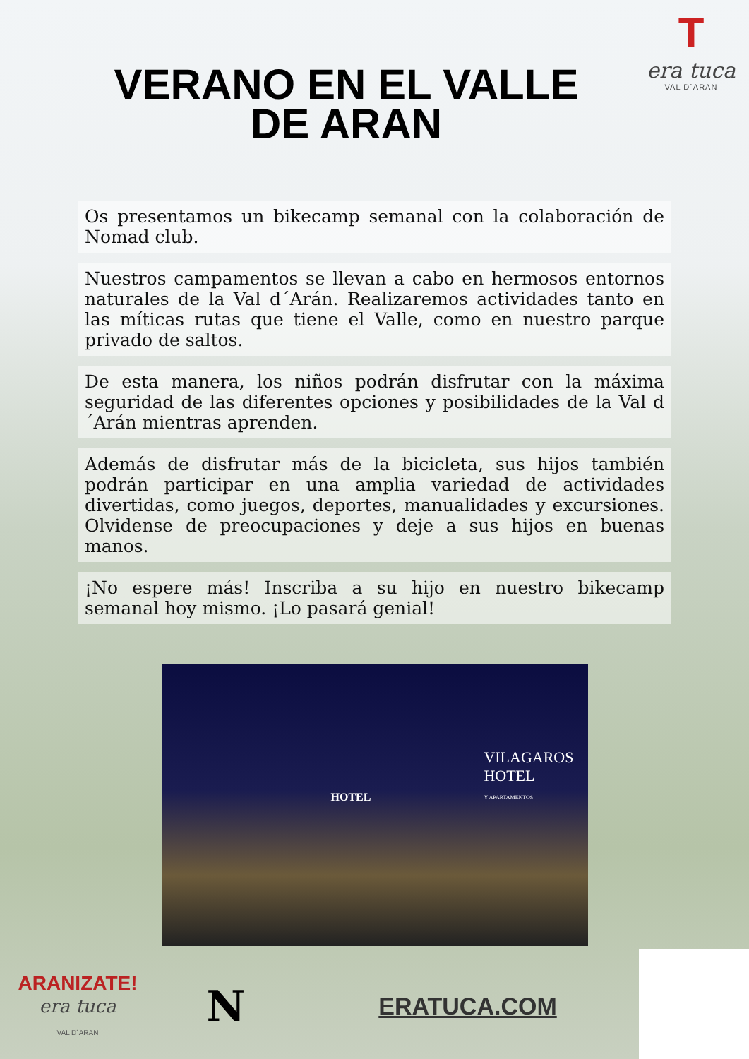T
era tuca
VAL D´ARAN
VERANO EN EL VALLE
DE ARAN
Os presentamos un bikecamp semanal con la colaboración de Nomad club.
Nuestros campamentos se llevan a cabo en hermosos entornos naturales de la Val d´Arán. Realizaremos actividades tanto en las míticas rutas que tiene el Valle, como en nuestro parque privado de saltos.
De esta manera, los niños podrán disfrutar con la máxima seguridad de las diferentes opciones y posibilidades de la Val d´Arán mientras aprenden.
Además de disfrutar más de la bicicleta, sus hijos también podrán participar en una amplia variedad de actividades divertidas, como juegos, deportes, manualidades y excursiones. Olvidense de preocupaciones y deje a sus hijos en buenas manos.
¡No espere más! Inscriba a su hijo en nuestro bikecamp semanal hoy mismo. ¡Lo pasará genial!
HOTEL
VILAGAROS
HOTEL
Y APARTAMENTOS
ARANIZATE!
era tuca
VAL D´ARAN
N
ERATUCA.COM